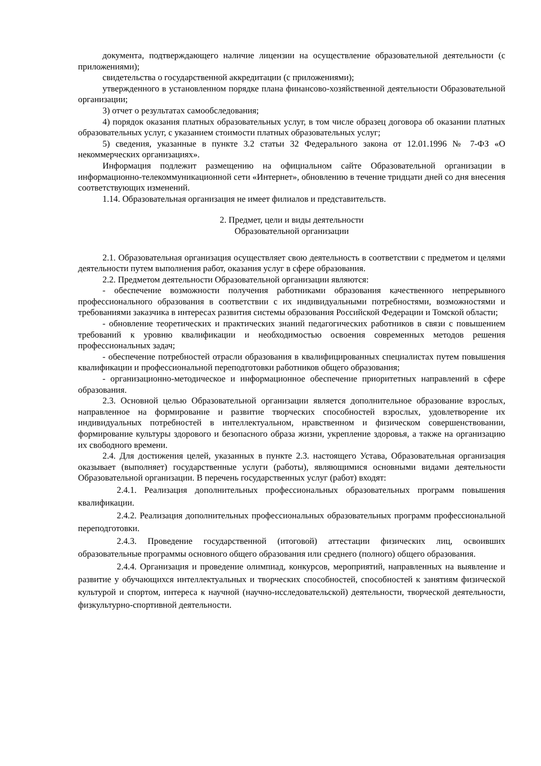документа, подтверждающего наличие лицензии на осуществление образовательной деятельности (с приложениями);
свидетельства о государственной аккредитации (с приложениями);
утвержденного в установленном порядке плана финансово-хозяйственной деятельности Образовательной организации;
3) отчет о результатах самообследования;
4) порядок оказания платных образовательных услуг, в том числе образец договора об оказании платных образовательных услуг, с указанием стоимости платных образовательных услуг;
5) сведения, указанные в пункте 3.2 статьи 32 Федерального закона от 12.01.1996 № 7-ФЗ «О некоммерческих организациях».
Информация подлежит размещению на официальном сайте Образовательной организации в информационно-телекоммуникационной сети «Интернет», обновлению в течение тридцати дней со дня внесения соответствующих изменений.
1.14. Образовательная организация не имеет филиалов и представительств.
2. Предмет, цели и виды деятельности
Образовательной организации
2.1. Образовательная организация осуществляет свою деятельность в соответствии с предметом и целями деятельности путем выполнения работ, оказания услуг в сфере образования.
2.2. Предметом деятельности Образовательной организации являются:
- обеспечение возможности получения работниками образования качественного непрерывного профессионального образования в соответствии с их индивидуальными потребностями, возможностями и требованиями заказчика в интересах развития системы образования Российской Федерации и Томской области;
- обновление теоретических и практических знаний педагогических работников в связи с повышением требований к уровню квалификации и необходимостью освоения современных методов решения профессиональных задач;
- обеспечение потребностей отрасли образования в квалифицированных специалистах путем повышения квалификации и профессиональной переподготовки работников общего образования;
- организационно-методическое и информационное обеспечение приоритетных направлений в сфере образования.
2.3. Основной целью Образовательной организации является дополнительное образование взрослых, направленное на формирование и развитие творческих способностей взрослых, удовлетворение их индивидуальных потребностей в интеллектуальном, нравственном и физическом совершенствовании, формирование культуры здорового и безопасного образа жизни, укрепление здоровья, а также на организацию их свободного времени.
2.4. Для достижения целей, указанных в пункте 2.3. настоящего Устава, Образовательная организация оказывает (выполняет) государственные услуги (работы), являющимися основными видами деятельности Образовательной организации. В перечень государственных услуг (работ) входят:
2.4.1. Реализация дополнительных профессиональных образовательных программ повышения квалификации.
2.4.2. Реализация дополнительных профессиональных образовательных программ профессиональной переподготовки.
2.4.3. Проведение государственной (итоговой) аттестации физических лиц, освоивших образовательные программы основного общего образования или среднего (полного) общего образования.
2.4.4. Организация и проведение олимпиад, конкурсов, мероприятий, направленных на выявление и развитие у обучающихся интеллектуальных и творческих способностей, способностей к занятиям физической культурой и спортом, интереса к научной (научно-исследовательской) деятельности, творческой деятельности, физкультурно-спортивной деятельности.